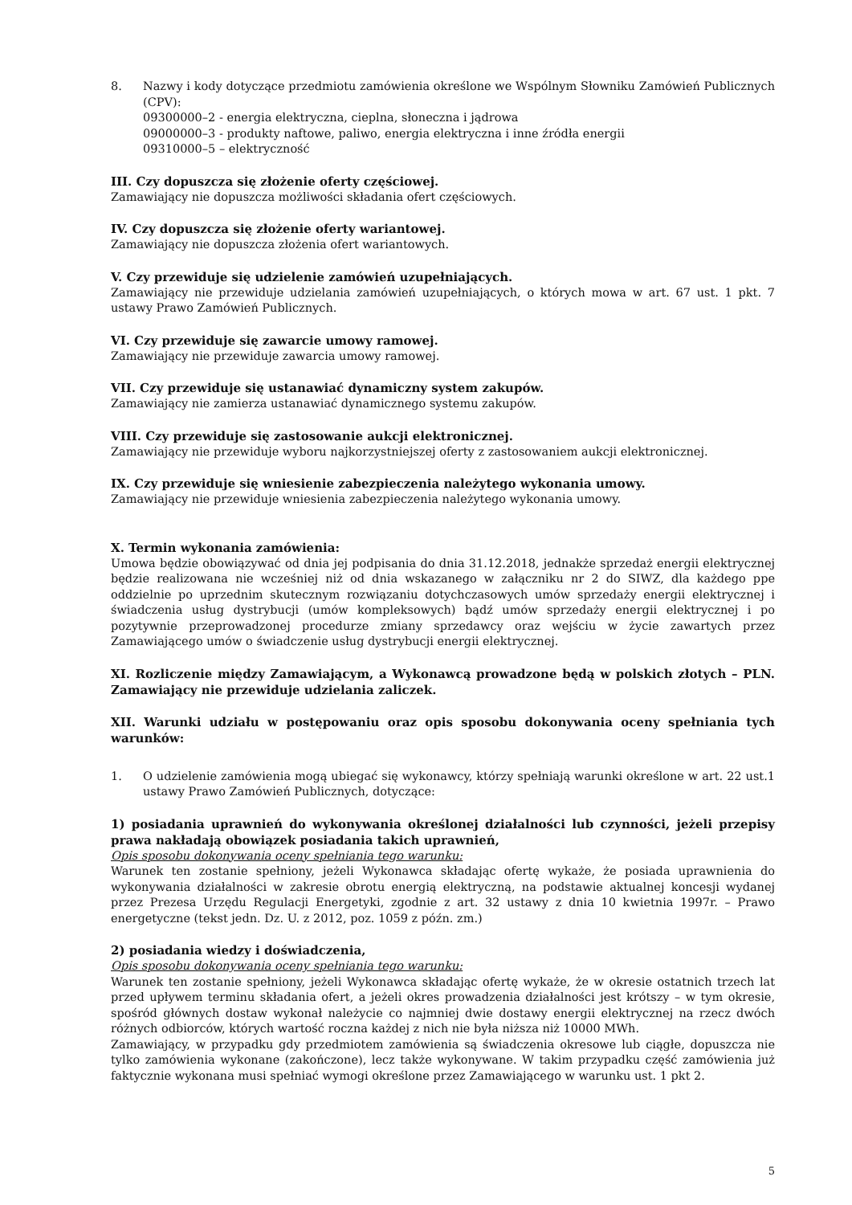8. Nazwy i kody dotyczące przedmiotu zamówienia określone we Wspólnym Słowniku Zamówień Publicznych (CPV):
09300000–2 - energia elektryczna, cieplna, słoneczna i jądrowa
09000000–3 - produkty naftowe, paliwo, energia elektryczna i inne źródła energii
09310000–5 – elektryczność
III. Czy dopuszcza się złożenie oferty częściowej.
Zamawiający nie dopuszcza możliwości składania ofert częściowych.
IV. Czy dopuszcza się złożenie oferty wariantowej.
Zamawiający nie dopuszcza złożenia ofert wariantowych.
V. Czy przewiduje się udzielenie zamówień uzupełniających.
Zamawiający nie przewiduje udzielania zamówień uzupełniających, o których mowa w art. 67 ust. 1 pkt. 7 ustawy Prawo Zamówień Publicznych.
VI. Czy przewiduje się zawarcie umowy ramowej.
Zamawiający nie przewiduje zawarcia umowy ramowej.
VII. Czy przewiduje się ustanawiać dynamiczny system zakupów.
Zamawiający nie zamierza ustanawiać dynamicznego systemu zakupów.
VIII. Czy przewiduje się zastosowanie aukcji elektronicznej.
Zamawiający nie przewiduje wyboru najkorzystniejszej oferty z zastosowaniem aukcji elektronicznej.
IX. Czy przewiduje się wniesienie zabezpieczenia należytego wykonania umowy.
Zamawiający nie przewiduje wniesienia zabezpieczenia należytego wykonania umowy.
X. Termin wykonania zamówienia:
Umowa będzie obowiązywać od dnia jej podpisania do dnia 31.12.2018, jednakże sprzedaż energii elektrycznej będzie realizowana nie wcześniej niż od dnia wskazanego w załączniku nr 2 do SIWZ, dla każdego ppe oddzielnie po uprzednim skutecznym rozwiązaniu dotychczasowych umów sprzedaży energii elektrycznej i świadczenia usług dystrybucji (umów kompleksowych) bądź umów sprzedaży energii elektrycznej i po pozytywnie przeprowadzonej procedurze zmiany sprzedawcy oraz wejściu w życie zawartych przez Zamawiającego umów o świadczenie usług dystrybucji energii elektrycznej.
XI. Rozliczenie między Zamawiającym, a Wykonawcą prowadzone będą w polskich złotych – PLN. Zamawiający nie przewiduje udzielania zaliczek.
XII. Warunki udziału w postępowaniu oraz opis sposobu dokonywania oceny spełniania tych warunków:
1. O udzielenie zamówienia mogą ubiegać się wykonawcy, którzy spełniają warunki określone w art. 22 ust.1 ustawy Prawo Zamówień Publicznych, dotyczące:
1) posiadania uprawnień do wykonywania określonej działalności lub czynności, jeżeli przepisy prawa nakładają obowiązek posiadania takich uprawnień,
Opis sposobu dokonywania oceny spełniania tego warunku:
Warunek ten zostanie spełniony, jeżeli Wykonawca składając ofertę wykaże, że posiada uprawnienia do wykonywania działalności w zakresie obrotu energią elektryczną, na podstawie aktualnej koncesji wydanej przez Prezesa Urzędu Regulacji Energetyki, zgodnie z art. 32 ustawy z dnia 10 kwietnia 1997r. – Prawo energetyczne (tekst jedn. Dz. U. z 2012, poz. 1059 z późn. zm.)
2) posiadania wiedzy i doświadczenia,
Opis sposobu dokonywania oceny spełniania tego warunku:
Warunek ten zostanie spełniony, jeżeli Wykonawca składając ofertę wykaże, że w okresie ostatnich trzech lat przed upływem terminu składania ofert, a jeżeli okres prowadzenia działalności jest krótszy – w tym okresie, spośród głównych dostaw wykonał należycie co najmniej dwie dostawy energii elektrycznej na rzecz dwóch różnych odbiorców, których wartość roczna każdej z nich nie była niższa niż 10000 MWh.
Zamawiający, w przypadku gdy przedmiotem zamówienia są świadczenia okresowe lub ciągłe, dopuszcza nie tylko zamówienia wykonane (zakończone), lecz także wykonywane. W takim przypadku część zamówienia już faktycznie wykonana musi spełniać wymogi określone przez Zamawiającego w warunku ust. 1 pkt 2.
5